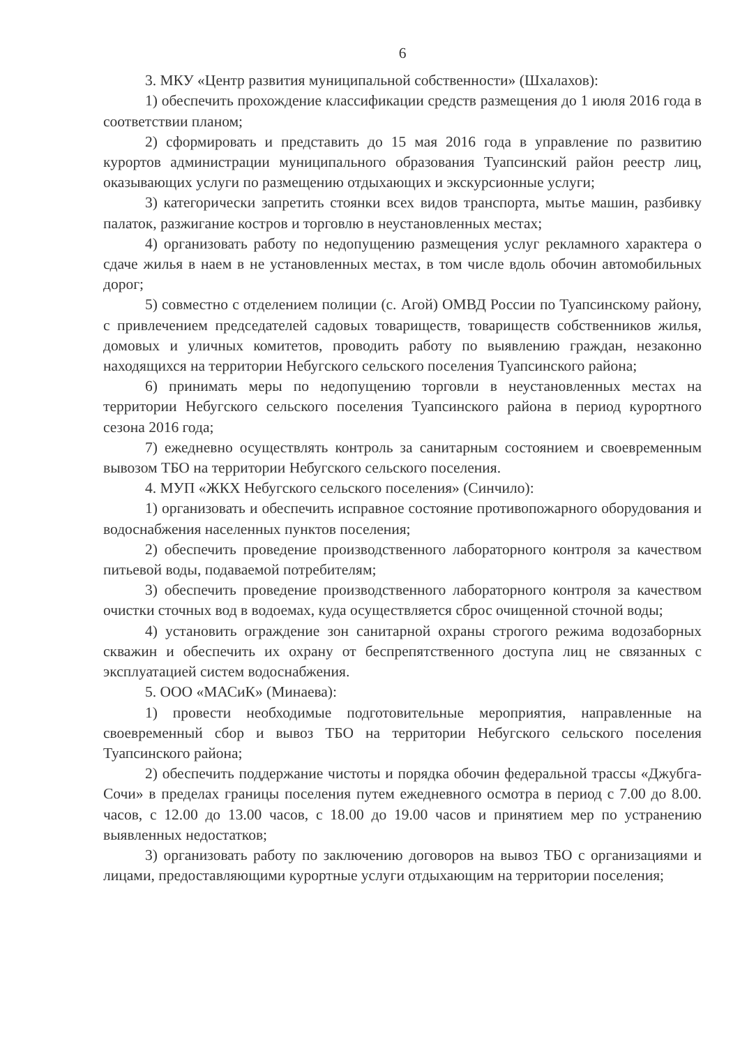6
3. МКУ «Центр развития муниципальной собственности» (Шхалахов):
1) обеспечить прохождение классификации средств размещения до 1 июля 2016 года в соответствии планом;
2) сформировать и представить до 15 мая 2016 года в управление по развитию курортов администрации муниципального образования Туапсинский район реестр лиц, оказывающих услуги по размещению отдыхающих и экскурсионные услуги;
3) категорически запретить стоянки всех видов транспорта, мытье машин, разбивку палаток, разжигание костров и торговлю в неустановленных местах;
4) организовать работу по недопущению размещения услуг рекламного характера о сдаче жилья в наем в не установленных местах, в том числе вдоль обочин автомобильных дорог;
5) совместно с отделением полиции (с. Агой) ОМВД России по Туапсинскому району, с привлечением председателей садовых товариществ, товариществ собственников жилья, домовых и уличных комитетов, проводить работу по выявлению граждан, незаконно находящихся на территории Небугского сельского поселения Туапсинского района;
6) принимать меры по недопущению торговли в неустановленных местах на территории Небугского сельского поселения Туапсинского района в период курортного сезона 2016 года;
7) ежедневно осуществлять контроль за санитарным состоянием и своевременным вывозом ТБО на территории Небугского сельского поселения.
4. МУП «ЖКХ Небугского сельского поселения» (Синчило):
1) организовать и обеспечить исправное состояние противопожарного оборудования и водоснабжения населенных пунктов поселения;
2) обеспечить проведение производственного лабораторного контроля за качеством питьевой воды, подаваемой потребителям;
3) обеспечить проведение производственного лабораторного контроля за качеством очистки сточных вод в водоемах, куда осуществляется сброс очищенной сточной воды;
4) установить ограждение зон санитарной охраны строгого режима водозаборных скважин и обеспечить их охрану от беспрепятственного доступа лиц не связанных с эксплуатацией систем водоснабжения.
5. ООО «МАСиК» (Минаева):
1) провести необходимые подготовительные мероприятия, направленные на своевременный сбор и вывоз ТБО на территории Небугского сельского поселения Туапсинского района;
2) обеспечить поддержание чистоты и порядка обочин федеральной трассы «Джубга-Сочи» в пределах границы поселения путем ежедневного осмотра в период с 7.00 до 8.00. часов, с 12.00 до 13.00 часов, с 18.00 до 19.00 часов и принятием мер по устранению выявленных недостатков;
3) организовать работу по заключению договоров на вывоз ТБО с организациями и лицами, предоставляющими курортные услуги отдыхающим на территории поселения;